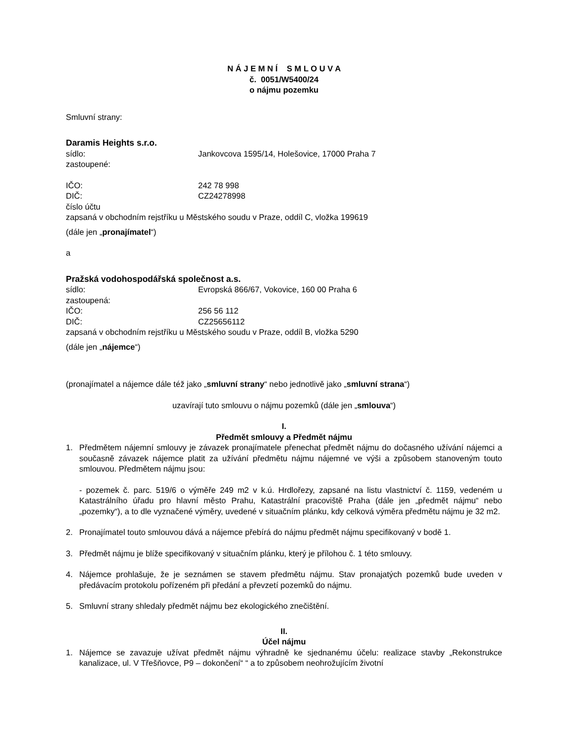N Á J E M N Í S M L O U V A
č. 0051/W5400/24
o nájmu pozemku
Smluvní strany:
Daramis Heights s.r.o.
sídlo: Jankovcova 1595/14, Holešovice, 17000 Praha 7
zastoupené:
IČO: 242 78 998
DIČ: CZ24278998
číslo účtu
zapsaná v obchodním rejstříku u Městského soudu v Praze, oddíl C, vložka 199619
(dále jen „pronajímatel“)
a
Pražská vodohospodářská společnost a.s.
sídlo: Evropská 866/67, Vokovice, 160 00 Praha 6
zastoupená:
IČO: 256 56 112
DIČ: CZ25656112
zapsaná v obchodním rejstříku u Městského soudu v Praze, oddíl B, vložka 5290
(dále jen „nájemce“)
(pronajímatel a nájemce dále též jako „smluvní strany“ nebo jednotlivě jako „smluvní strana“)
uzavírají tuto smlouvu o nájmu pozemků (dále jen „smlouva“)
I.
Předmět smlouvy a Předmět nájmu
1. Předmětem nájemní smlouvy je závazek pronajímatele přenechat předmět nájmu do dočasného užívání nájemci a současně závazek nájemce platit za užívání předmětu nájmu nájemné ve výši a způsobem stanoveným touto smlouvou. Předmětem nájmu jsou:
- pozemek č. parc. 519/6 o výměře 249 m2 v k.ú. Hrdlořezy, zapsané na listu vlastnictví č. 1159, vedeném u Katastrálního úřadu pro hlavní město Prahu, Katastrální pracoviště Praha (dále jen „předmět nájmu“ nebo „pozemky“), a to dle vyznačené výměry, uvedené v situačním plánku, kdy celková výměra předmětu nájmu je 32 m2.
2. Pronajímatel touto smlouvou dává a nájemce přebírá do nájmu předmět nájmu specifikovaný v bodě 1.
3. Předmět nájmu je blíže specifikovaný v situačním plánku, který je přílohou č. 1 této smlouvy.
4. Nájemce prohlašuje, že je seznámen se stavem předmětu nájmu. Stav pronajatých pozemků bude uveden v předávacím protokolu pořízeném při předání a převzetí pozemků do nájmu.
5. Smluvní strany shledaly předmět nájmu bez ekologického znečištění.
II.
Účel nájmu
1. Nájemce se zavazuje užívat předmět nájmu výhradně ke sjednanému účelu: realizace stavby „Rekonstrukce kanalizace, ul. V Třešňovce, P9 – dokončení“ “ a to způsobem neohrožujícím životní